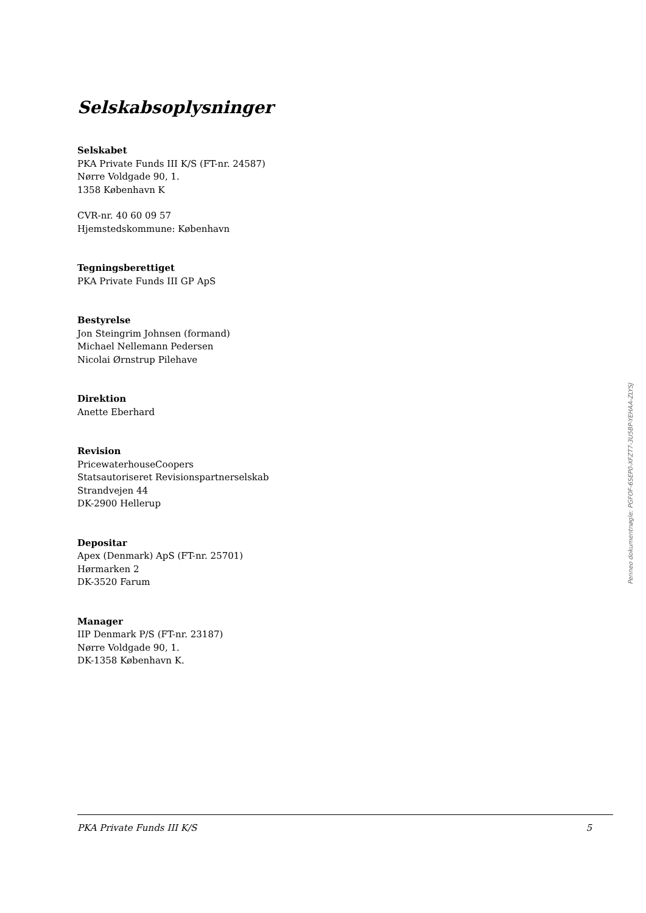Selskabsoplysninger
Selskabet
PKA Private Funds III K/S (FT-nr. 24587)
Nørre Voldgade 90, 1.
1358 København K
CVR-nr. 40 60 09 57
Hjemstedskommune: København
Tegningsberettiget
PKA Private Funds III GP ApS
Bestyrelse
Jon Steingrim Johnsen (formand)
Michael Nellemann Pedersen
Nicolai Ørnstrup Pilehave
Direktion
Anette Eberhard
Revision
PricewaterhouseCoopers
Statsautoriseret Revisionspartnerselskab
Strandvejen 44
DK-2900 Hellerup
Depositar
Apex (Denmark) ApS (FT-nr. 25701)
Hørmarken 2
DK-3520 Farum
Manager
IIP Denmark P/S (FT-nr. 23187)
Nørre Voldgade 90, 1.
DK-1358 København K.
PKA Private Funds III K/S 5
Penneo dokumentnøgle: PGFOF-6SEP0-XFZT7-3U5BP-YEHAA-ZLYSJ